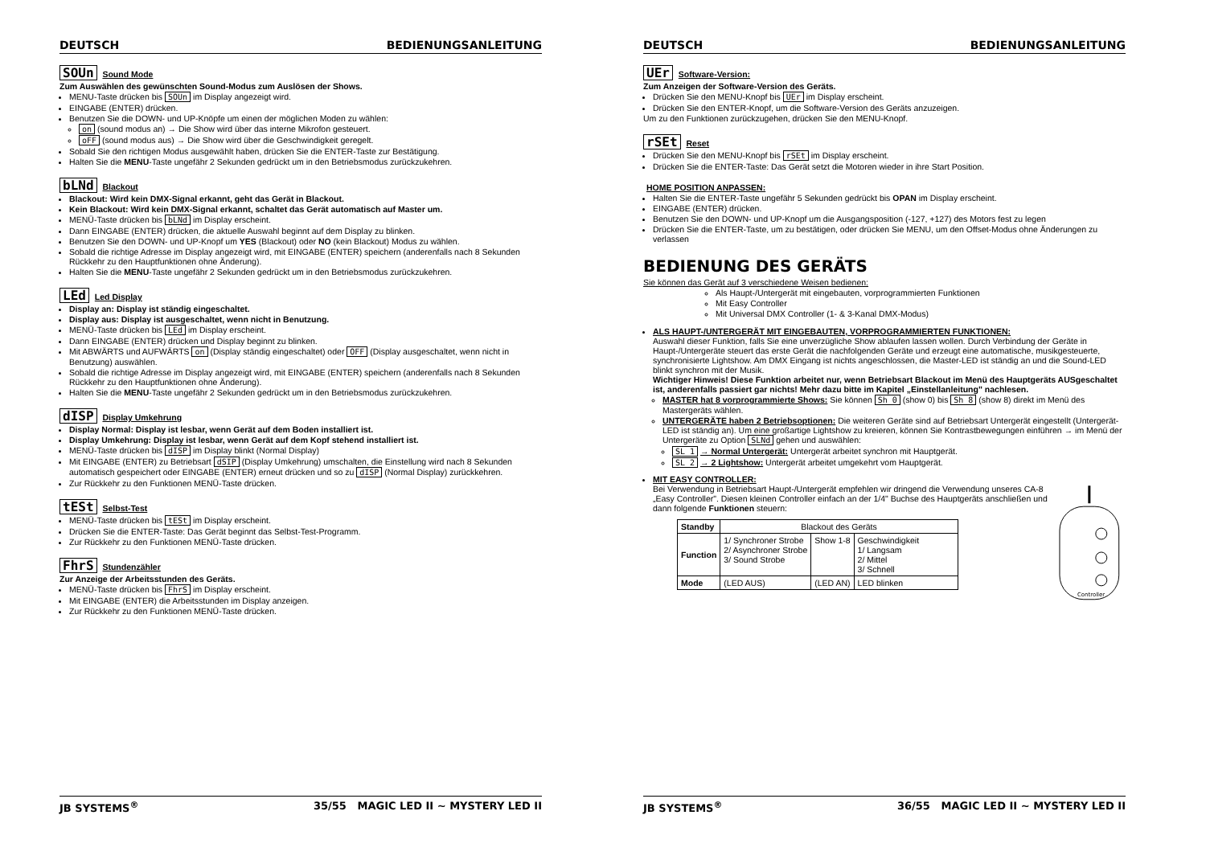DEUTSCH BEDIENUNGSANLEITUNG
SOUn Sound Mode
Zum Auswählen des gewünschten Sound-Modus zum Auslösen der Shows.
MENU-Taste drücken bis SOUn im Display angezeigt wird.
EINGABE (ENTER) drücken.
Benutzen Sie die DOWN- und UP-Knöpfe um einen der möglichen Moden zu wählen:
on (sound modus an) → Die Show wird über das interne Mikrofon gesteuert.
oFF (sound modus aus) → Die Show wird über die Geschwindigkeit geregelt.
Sobald Sie den richtigen Modus ausgewählt haben, drücken Sie die ENTER-Taste zur Bestätigung.
Halten Sie die MENU-Taste ungefähr 2 Sekunden gedrückt um in den Betriebsmodus zurückzukehren.
bLNd Blackout
Blackout: Wird kein DMX-Signal erkannt, geht das Gerät in Blackout.
Kein Blackout: Wird kein DMX-Signal erkannt, schaltet das Gerät automatisch auf Master um.
MENÜ-Taste drücken bis bLNd im Display erscheint.
Dann EINGABE (ENTER) drücken, die aktuelle Auswahl beginnt auf dem Display zu blinken.
Benutzen Sie den DOWN- und UP-Knopf um YES (Blackout) oder NO (kein Blackout) Modus zu wählen.
Sobald die richtige Adresse im Display angezeigt wird, mit EINGABE (ENTER) speichern (anderenfalls nach 8 Sekunden Rückkehr zu den Hauptfunktionen ohne Änderung).
Halten Sie die MENU-Taste ungefähr 2 Sekunden gedrückt um in den Betriebsmodus zurückzukehren.
LEd Led Display
Display an: Display ist ständig eingeschaltet.
Display aus: Display ist ausgeschaltet, wenn nicht in Benutzung.
MENÜ-Taste drücken bis LEd im Display erscheint.
Dann EINGABE (ENTER) drücken und Display beginnt zu blinken.
Mit ABWÄRTS und AUFWÄRTS on (Display ständig eingeschaltet) oder OFF (Display ausgeschaltet, wenn nicht in Benutzung) auswählen.
Sobald die richtige Adresse im Display angezeigt wird, mit EINGABE (ENTER) speichern (anderenfalls nach 8 Sekunden Rückkehr zu den Hauptfunktionen ohne Änderung).
Halten Sie die MENU-Taste ungefähr 2 Sekunden gedrückt um in den Betriebsmodus zurückzukehren.
dISP Display Umkehrung
Display Normal: Display ist lesbar, wenn Gerät auf dem Boden installiert ist.
Display Umkehrung: Display ist lesbar, wenn Gerät auf dem Kopf stehend installiert ist.
MENÜ-Taste drücken bis dISP im Display blinkt (Normal Display)
Mit EINGABE (ENTER) zu Betriebsart dSIP (Display Umkehrung) umschalten, die Einstellung wird nach 8 Sekunden automatisch gespeichert oder EINGABE (ENTER) erneut drücken und so zu dISP (Normal Display) zurückkehren.
Zur Rückkehr zu den Funktionen MENÜ-Taste drücken.
tESt Selbst-Test
MENÜ-Taste drücken bis tESt im Display erscheint.
Drücken Sie die ENTER-Taste: Das Gerät beginnt das Selbst-Test-Programm.
Zur Rückkehr zu den Funktionen MENÜ-Taste drücken.
FhrS Stundenzähler
Zur Anzeige der Arbeitsstunden des Geräts.
MENÜ-Taste drücken bis FhrS im Display erscheint.
Mit EINGABE (ENTER) die Arbeitsstunden im Display anzeigen.
Zur Rückkehr zu den Funktionen MENÜ-Taste drücken.
JB SYSTEMS<sup>®</sup> 35/55 MAGIC LED II ~ MYSTERY LED II
DEUTSCH BEDIENUNGSANLEITUNG
UEr Software-Version:
Zum Anzeigen der Software-Version des Geräts.
Drücken Sie den MENU-Knopf bis UEr im Display erscheint.
Drücken Sie den ENTER-Knopf, um die Software-Version des Geräts anzuzeigen.
Um zu den Funktionen zurückzugehen, drücken Sie den MENU-Knopf.
rSEt Reset
Drücken Sie den MENU-Knopf bis rSEt im Display erscheint.
Drücken Sie die ENTER-Taste: Das Gerät setzt die Motoren wieder in ihre Start Position.
HOME POSITION ANPASSEN:
Halten Sie die ENTER-Taste ungefähr 5 Sekunden gedrückt bis OPAN im Display erscheint.
EINGABE (ENTER) drücken.
Benutzen Sie den DOWN- und UP-Knopf um die Ausgangsposition (-127, +127) des Motors fest zu legen
Drücken Sie die ENTER-Taste, um zu bestätigen, oder drücken Sie MENU, um den Offset-Modus ohne Änderungen zu verlassen
BEDIENUNG DES GERÄTS
Sie können das Gerät auf 3 verschiedene Weisen bedienen:
Als Haupt-/Untergerät mit eingebauten, vorprogrammierten Funktionen
Mit Easy Controller
Mit Universal DMX Controller (1- & 3-Kanal DMX-Modus)
ALS HAUPT-/UNTERGERÄT MIT EINGEBAUTEN, VORPROGRAMMIERTEN FUNKTIONEN:
Auswahl dieser Funktion, falls Sie eine unverzügliche Show ablaufen lassen wollen. Durch Verbindung der Geräte in Haupt-/Untergeräte steuert das erste Gerät die nachfolgenden Geräte und erzeugt eine automatische, musikgesteuerte, synchronisierte Lightshow. Am DMX Eingang ist nichts angeschlossen, die Master-LED ist ständig an und die Sound-LED blinkt synchron mit der Musik.
Wichtiger Hinweis! Diese Funktion arbeitet nur, wenn Betriebsart Blackout im Menü des Hauptgeräts AUSgeschaltet ist, anderenfalls passiert gar nichts! Mehr dazu bitte im Kapitel „Einstellanleitung" nachlesen.
MASTER hat 8 vorprogrammierte Shows: Sie können Sh 0 (show 0) bis Sh 8 (show 8) direkt im Menü des Mastergeräts wählen.
UNTERGERÄTE haben 2 Betriebsoptionen: Die weiteren Geräte sind auf Betriebsart Untergerät eingestellt (Untergerät-LED ist ständig an). Um eine großartige Lightshow zu kreieren, können Sie Kontrastbewegungen einführen → im Menü der Untergeräte zu Option SLNd gehen und auswählen:
SL 1 → Normal Untergerät: Untergerät arbeitet synchron mit Hauptgerät.
SL 2 → 2 Lightshow: Untergerät arbeitet umgekehrt vom Hauptgerät.
MIT EASY CONTROLLER:
Bei Verwendung in Betriebsart Haupt-/Untergerät empfehlen wir dringend die Verwendung unseres CA-8 „Easy Controller". Diesen kleinen Controller einfach an der 1/4" Buchse des Hauptgeräts anschließen und dann folgende Funktionen steuern:
| Standby | Blackout des Geräts | | |
| Function | 1/ Synchroner Strobe 2/ Asynchroner Strobe 3/ Sound Strobe | Show 1-8 | Geschwindigkeit 1/ Langsam 2/ Mittel 3/ Schnell |
| Mode | (LED AUS) | (LED AN) | LED blinken |
Controller
JB SYSTEMS<sup>®</sup> 36/55 MAGIC LED II ~ MYSTERY LED II